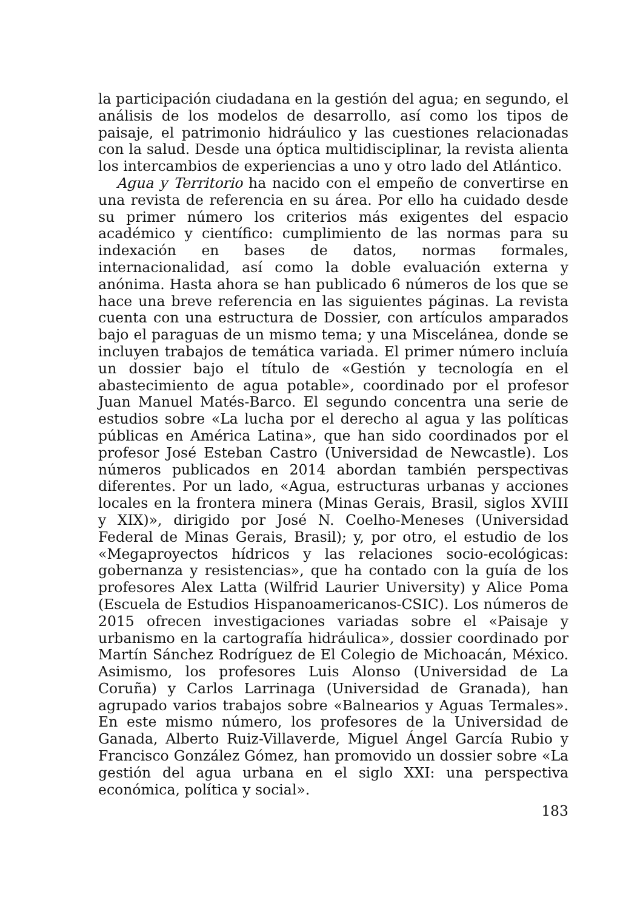la participación ciudadana en la gestión del agua; en segundo, el análisis de los modelos de desarrollo, así como los tipos de paisaje, el patrimonio hidráulico y las cuestiones relacionadas con la salud. Desde una óptica multidisciplinar, la revista alienta los intercambios de experiencias a uno y otro lado del Atlántico.
Agua y Territorio ha nacido con el empeño de convertirse en una revista de referencia en su área. Por ello ha cuidado desde su primer número los criterios más exigentes del espacio académico y científico: cumplimiento de las normas para su indexación en bases de datos, normas formales, internacionalidad, así como la doble evaluación externa y anónima. Hasta ahora se han publicado 6 números de los que se hace una breve referencia en las siguientes páginas. La revista cuenta con una estructura de Dossier, con artículos amparados bajo el paraguas de un mismo tema; y una Miscelánea, donde se incluyen trabajos de temática variada. El primer número incluía un dossier bajo el título de «Gestión y tecnología en el abastecimiento de agua potable», coordinado por el profesor Juan Manuel Matés-Barco. El segundo concentra una serie de estudios sobre «La lucha por el derecho al agua y las políticas públicas en América Latina», que han sido coordinados por el profesor José Esteban Castro (Universidad de Newcastle). Los números publicados en 2014 abordan también perspectivas diferentes. Por un lado, «Agua, estructuras urbanas y acciones locales en la frontera minera (Minas Gerais, Brasil, siglos XVIII y XIX)», dirigido por José N. Coelho-Meneses (Universidad Federal de Minas Gerais, Brasil); y, por otro, el estudio de los «Megaproyectos hídricos y las relaciones socio-ecológicas: gobernanza y resistencias», que ha contado con la guía de los profesores Alex Latta (Wilfrid Laurier University) y Alice Poma (Escuela de Estudios Hispanoamericanos-CSIC). Los números de 2015 ofrecen investigaciones variadas sobre el «Paisaje y urbanismo en la cartografía hidráulica», dossier coordinado por Martín Sánchez Rodríguez de El Colegio de Michoacán, México. Asimismo, los profesores Luis Alonso (Universidad de La Coruña) y Carlos Larrinaga (Universidad de Granada), han agrupado varios trabajos sobre «Balnearios y Aguas Termales». En este mismo número, los profesores de la Universidad de Ganada, Alberto Ruiz-Villaverde, Miguel Ángel García Rubio y Francisco González Gómez, han promovido un dossier sobre «La gestión del agua urbana en el siglo XXI: una perspectiva económica, política y social».
183